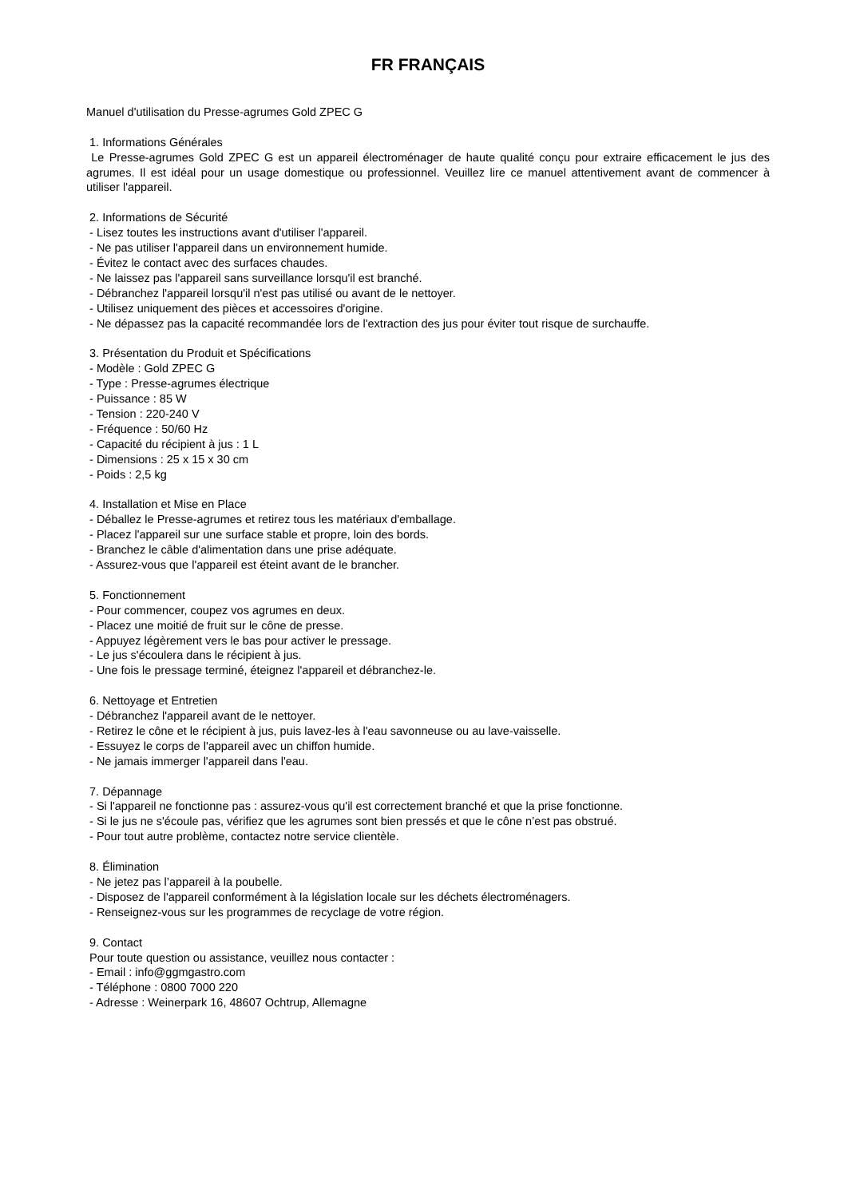FR FRANÇAIS
Manuel d'utilisation du Presse-agrumes Gold ZPEC G
1. Informations Générales
Le Presse-agrumes Gold ZPEC G est un appareil électroménager de haute qualité conçu pour extraire efficacement le jus des agrumes. Il est idéal pour un usage domestique ou professionnel. Veuillez lire ce manuel attentivement avant de commencer à utiliser l'appareil.
2. Informations de Sécurité
- Lisez toutes les instructions avant d'utiliser l'appareil.
- Ne pas utiliser l'appareil dans un environnement humide.
- Évitez le contact avec des surfaces chaudes.
- Ne laissez pas l'appareil sans surveillance lorsqu'il est branché.
- Débranchez l'appareil lorsqu'il n'est pas utilisé ou avant de le nettoyer.
- Utilisez uniquement des pièces et accessoires d'origine.
- Ne dépassez pas la capacité recommandée lors de l'extraction des jus pour éviter tout risque de surchauffe.
3. Présentation du Produit et Spécifications
- Modèle : Gold ZPEC G
- Type : Presse-agrumes électrique
- Puissance : 85 W
- Tension : 220-240 V
- Fréquence : 50/60 Hz
- Capacité du récipient à jus : 1 L
- Dimensions : 25 x 15 x 30 cm
- Poids : 2,5 kg
4. Installation et Mise en Place
- Déballez le Presse-agrumes et retirez tous les matériaux d'emballage.
- Placez l'appareil sur une surface stable et propre, loin des bords.
- Branchez le câble d'alimentation dans une prise adéquate.
- Assurez-vous que l'appareil est éteint avant de le brancher.
5. Fonctionnement
- Pour commencer, coupez vos agrumes en deux.
- Placez une moitié de fruit sur le cône de presse.
- Appuyez légèrement vers le bas pour activer le pressage.
- Le jus s'écoulera dans le récipient à jus.
- Une fois le pressage terminé, éteignez l'appareil et débranchez-le.
6. Nettoyage et Entretien
- Débranchez l'appareil avant de le nettoyer.
- Retirez le cône et le récipient à jus, puis lavez-les à l'eau savonneuse ou au lave-vaisselle.
- Essuyez le corps de l'appareil avec un chiffon humide.
- Ne jamais immerger l'appareil dans l'eau.
7. Dépannage
- Si l'appareil ne fonctionne pas : assurez-vous qu'il est correctement branché et que la prise fonctionne.
- Si le jus ne s'écoule pas, vérifiez que les agrumes sont bien pressés et que le cône n’est pas obstrué.
- Pour tout autre problème, contactez notre service clientèle.
8. Élimination
- Ne jetez pas l’appareil à la poubelle.
- Disposez de l'appareil conformément à la législation locale sur les déchets électroménagers.
- Renseignez-vous sur les programmes de recyclage de votre région.
9. Contact
Pour toute question ou assistance, veuillez nous contacter :
- Email : info@ggmgastro.com
- Téléphone : 0800 7000 220
- Adresse : Weinerpark 16, 48607 Ochtrup, Allemagne